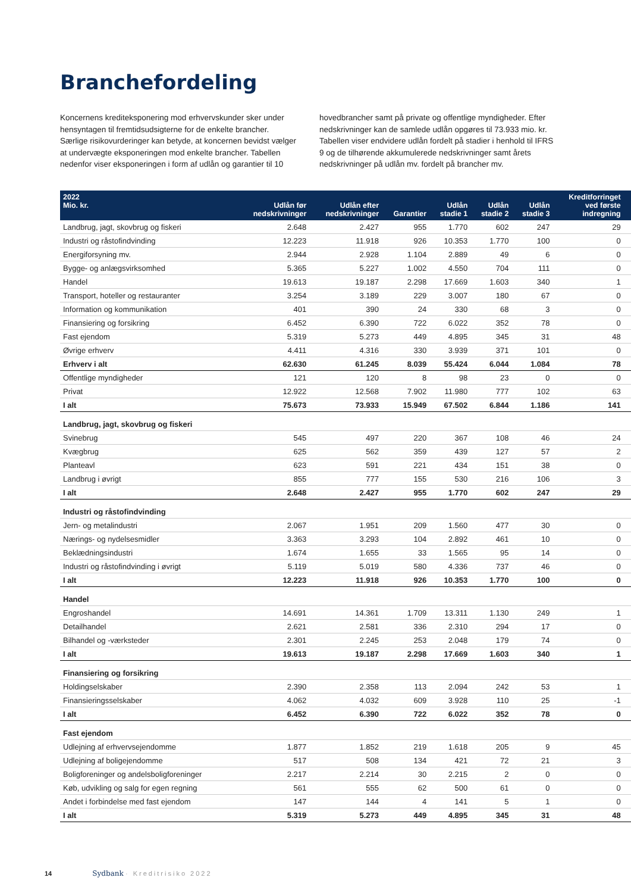Branchefordeling
Koncernens krediteksponering mod erhvervskunder sker under hensyntagen til fremtidsudsigterne for de enkelte brancher. Særlige risikovurderinger kan betyde, at koncernen bevidst vælger at undervægte eksponeringen mod enkelte brancher. Tabellen nedenfor viser eksponeringen i form af udlån og garantier til 10
hovedbrancher samt på private og offentlige myndigheder. Efter nedskrivninger kan de samlede udlån opgøres til 73.933 mio. kr. Tabellen viser endvidere udlån fordelt på stadier i henhold til IFRS 9 og de tilhørende akkumulerede nedskrivninger samt årets nedskrivninger på udlån mv. fordelt på brancher mv.
| 2022 Mio. kr. | Udlån før nedskrivninger | Udlån efter nedskrivninger | Garantier | Udlån stadie 1 | Udlån stadie 2 | Udlån stadie 3 | Kreditforringet ved første indregning | |
| --- | --- | --- | --- | --- | --- | --- | --- | --- |
| Landbrug, jagt, skovbrug og fiskeri | 2.648 | 2.427 | 955 | 1.770 | 602 | 247 | 29 | |
| Industri og råstofindvinding | 12.223 | 11.918 | 926 | 10.353 | 1.770 | 100 | 0 | |
| Energiforsyning mv. | 2.944 | 2.928 | 1.104 | 2.889 | 49 | 6 | 0 | |
| Bygge- og anlægsvirksomhed | 5.365 | 5.227 | 1.002 | 4.550 | 704 | 111 | 0 | |
| Handel | 19.613 | 19.187 | 2.298 | 17.669 | 1.603 | 340 | 1 | |
| Transport, hoteller og restauranter | 3.254 | 3.189 | 229 | 3.007 | 180 | 67 | 0 | |
| Information og kommunikation | 401 | 390 | 24 | 330 | 68 | 3 | 0 | |
| Finansiering og forsikring | 6.452 | 6.390 | 722 | 6.022 | 352 | 78 | 0 | |
| Fast ejendom | 5.319 | 5.273 | 449 | 4.895 | 345 | 31 | 48 | |
| Øvrige erhverv | 4.411 | 4.316 | 330 | 3.939 | 371 | 101 | 0 | |
| Erhverv i alt | 62.630 | 61.245 | 8.039 | 55.424 | 6.044 | 1.084 | 78 | |
| Offentlige myndigheder | 121 | 120 | 8 | 98 | 23 | 0 | 0 | |
| Privat | 12.922 | 12.568 | 7.902 | 11.980 | 777 | 102 | 63 | |
| I alt | 75.673 | 73.933 | 15.949 | 67.502 | 6.844 | 1.186 | 141 | |
| Landbrug, jagt, skovbrug og fiskeri | | | | | | | | |
| Svinebrug | 545 | 497 | 220 | 367 | 108 | 46 | 24 | |
| Kvægbrug | 625 | 562 | 359 | 439 | 127 | 57 | 2 | |
| Planteavl | 623 | 591 | 221 | 434 | 151 | 38 | 0 | |
| Landbrug i øvrigt | 855 | 777 | 155 | 530 | 216 | 106 | 3 | |
| I alt | 2.648 | 2.427 | 955 | 1.770 | 602 | 247 | 29 | |
| Industri og råstofindvinding | | | | | | | | |
| Jern- og metalindustri | 2.067 | 1.951 | 209 | 1.560 | 477 | 30 | 0 | |
| Nærings- og nydelsesmidler | 3.363 | 3.293 | 104 | 2.892 | 461 | 10 | 0 | |
| Beklædningsindustri | 1.674 | 1.655 | 33 | 1.565 | 95 | 14 | 0 | |
| Industri og råstofindvinding i øvrigt | 5.119 | 5.019 | 580 | 4.336 | 737 | 46 | 0 | |
| I alt | 12.223 | 11.918 | 926 | 10.353 | 1.770 | 100 | 0 | |
| Handel | | | | | | | | |
| Engroshandel | 14.691 | 14.361 | 1.709 | 13.311 | 1.130 | 249 | 1 | |
| Detailhandel | 2.621 | 2.581 | 336 | 2.310 | 294 | 17 | 0 | |
| Bilhandel og -værksteder | 2.301 | 2.245 | 253 | 2.048 | 179 | 74 | 0 | |
| I alt | 19.613 | 19.187 | 2.298 | 17.669 | 1.603 | 340 | 1 | |
| Finansiering og forsikring | | | | | | | | |
| Holdingselskaber | 2.390 | 2.358 | 113 | 2.094 | 242 | 53 | 1 | |
| Finansieringsselskaber | 4.062 | 4.032 | 609 | 3.928 | 110 | 25 | -1 | |
| I alt | 6.452 | 6.390 | 722 | 6.022 | 352 | 78 | 0 | |
| Fast ejendom | | | | | | | | |
| Udlejning af erhvervsejendomme | 1.877 | 1.852 | 219 | 1.618 | 205 | 9 | 45 | |
| Udlejning af boligejendomme | 517 | 508 | 134 | 421 | 72 | 21 | 3 | |
| Boligforeninger og andelsboligforeninger | 2.217 | 2.214 | 30 | 2.215 | 2 | 0 | 0 | |
| Køb, udvikling og salg for egen regning | 561 | 555 | 62 | 500 | 61 | 0 | 0 | |
| Andet i forbindelse med fast ejendom | 147 | 144 | 4 | 141 | 5 | 1 | 0 | |
| I alt | 5.319 | 5.273 | 449 | 4.895 | 345 | 31 | 48 | |
14 Sydbank · Kreditrisiko 2022